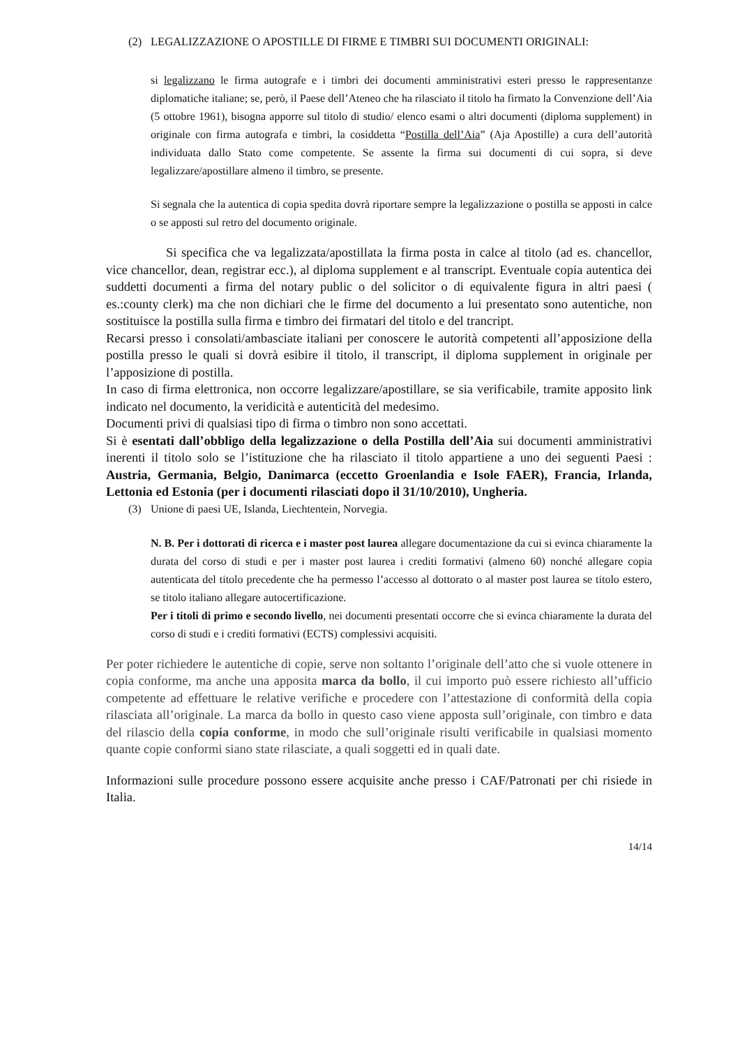(2) LEGALIZZAZIONE O APOSTILLE DI FIRME E TIMBRI SUI DOCUMENTI ORIGINALI:
si legalizzano le firma autografe e i timbri dei documenti amministrativi esteri presso le rappresentanze diplomatiche italiane; se, però, il Paese dell’Ateneo che ha rilasciato il titolo ha firmato la Convenzione dell’Aia (5 ottobre 1961), bisogna apporre sul titolo di studio/ elenco esami o altri documenti (diploma supplement) in originale con firma autografa e timbri, la cosiddetta “Postilla dell’Aia” (Aja Apostille) a cura dell’autorità individuata dallo Stato come competente. Se assente la firma sui documenti di cui sopra, si deve legalizzare/apostillare almeno il timbro, se presente.
Si segnala che la autentica di copia spedita dovrà riportare sempre la legalizzazione o postilla se apposti in calce o se apposti sul retro del documento originale.
Si specifica che va legalizzata/apostillata la firma posta in calce al titolo (ad es. chancellor, vice chancellor, dean, registrar ecc.), al diploma supplement e al transcript. Eventuale copia autentica dei suddetti documenti a firma del notary public o del solicitor o di equivalente figura in altri paesi ( es.:county clerk) ma che non dichiari che le firme del documento a lui presentato sono autentiche, non sostituisce la postilla sulla firma e timbro dei firmatari del titolo e del trancript.
Recarsi presso i consolati/ambasciate italiani per conoscere le autorità competenti all’apposizione della postilla presso le quali si dovrà esibire il titolo, il transcript, il diploma supplement in originale per l’apposizione di postilla.
In caso di firma elettronica, non occorre legalizzare/apostillare, se sia verificabile, tramite apposito link indicato nel documento, la veridicità e autenticità del medesimo.
Documenti privi di qualsiasi tipo di firma o timbro non sono accettati.
Si è esentati dall’obbligo della legalizzazione o della Postilla dell’Aia sui documenti amministrativi inerenti il titolo solo se l’istituzione che ha rilasciato il titolo appartiene a uno dei seguenti Paesi : Austria, Germania, Belgio, Danimarca (eccetto Groenlandia e Isole FAER), Francia, Irlanda, Lettonia ed Estonia (per i documenti rilasciati dopo il 31/10/2010), Ungheria.
(3) Unione di paesi UE, Islanda, Liechtentein, Norvegia.
N. B. Per i dottorati di ricerca e i master post laurea allegare documentazione da cui si evinca chiaramente la durata del corso di studi e per i master post laurea i crediti formativi (almeno 60) nonché allegare copia autenticata del titolo precedente che ha permesso l’accesso al dottorato o al master post laurea se titolo estero, se titolo italiano allegare autocertificazione.
Per i titoli di primo e secondo livello, nei documenti presentati occorre che si evinca chiaramente la durata del corso di studi e i crediti formativi (ECTS) complessivi acquisiti.
Per poter richiedere le autentiche di copie, serve non soltanto l’originale dell’atto che si vuole ottenere in copia conforme, ma anche una apposita marca da bollo, il cui importo può essere richiesto all’ufficio competente ad effettuare le relative verifiche e procedere con l’attestazione di conformità della copia rilasciata all’originale. La marca da bollo in questo caso viene apposta sull’originale, con timbro e data del rilascio della copia conforme, in modo che sull’originale risulti verificabile in qualsiasi momento quante copie conformi siano state rilasciate, a quali soggetti ed in quali date.
Informazioni sulle procedure possono essere acquisite anche presso i CAF/Patronati per chi risiede in Italia.
14/14